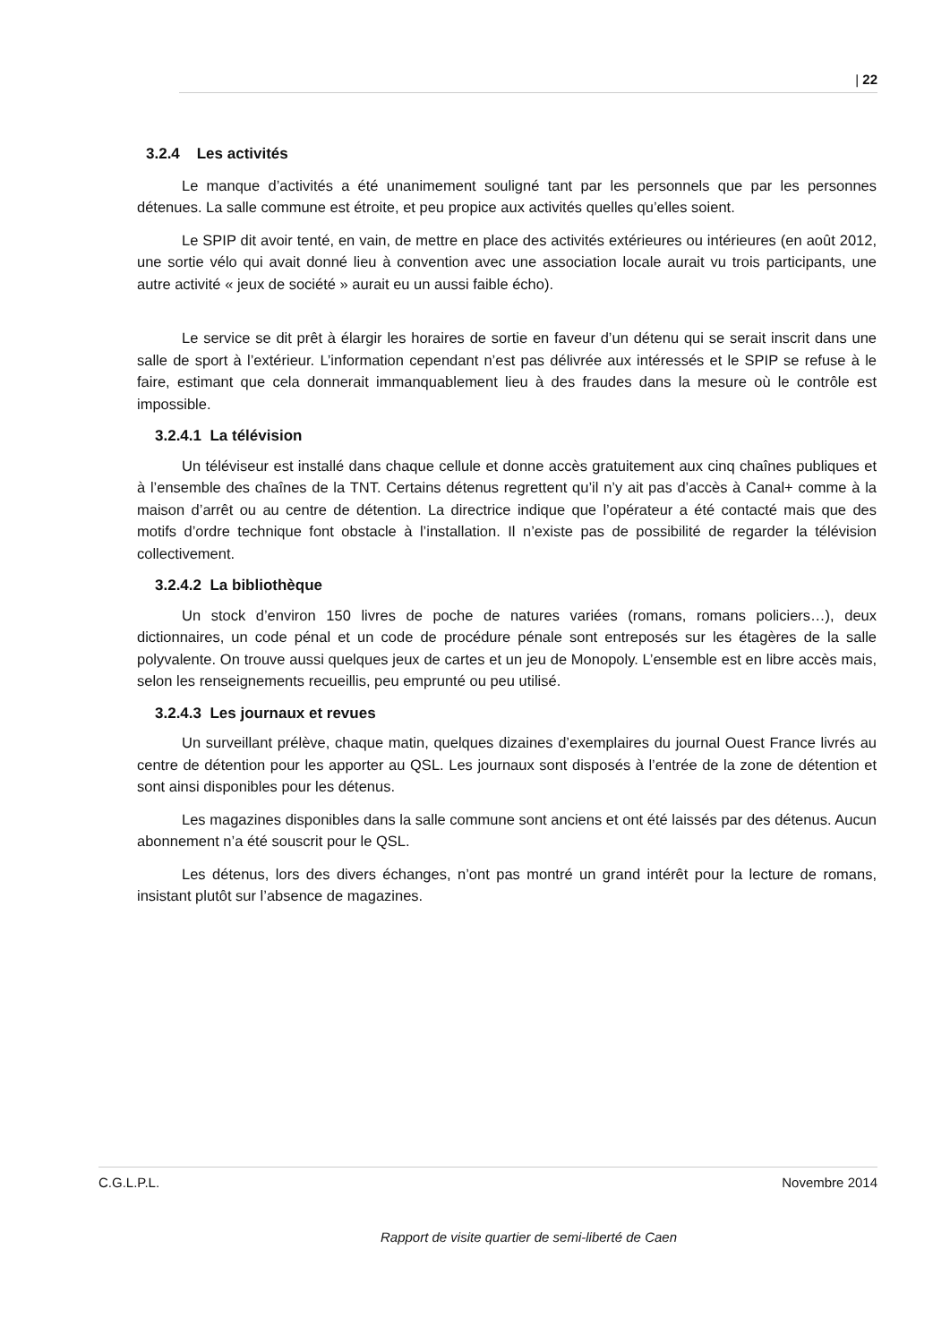| 22
3.2.4 Les activités
Le manque d’activités a été unanimement souligné tant par les personnels que par les personnes détenues. La salle commune est étroite, et peu propice aux activités quelles qu’elles soient.
Le SPIP dit avoir tenté, en vain, de mettre en place des activités extérieures ou intérieures (en août 2012, une sortie vélo qui avait donné lieu à convention avec une association locale aurait vu trois participants, une autre activité « jeux de société » aurait eu un aussi faible écho).
Le service se dit prêt à élargir les horaires de sortie en faveur d’un détenu qui se serait inscrit dans une salle de sport à l’extérieur. L’information cependant n’est pas délivrée aux intéressés et le SPIP se refuse à le faire, estimant que cela donnerait immanquablement lieu à des fraudes dans la mesure où le contrôle est impossible.
3.2.4.1 La télévision
Un téléviseur est installé dans chaque cellule et donne accès gratuitement aux cinq chaînes publiques et à l’ensemble des chaînes de la TNT. Certains détenus regrettent qu’il n’y ait pas d’accès à Canal+ comme à la maison d’arrêt ou au centre de détention. La directrice indique que l’opérateur a été contacté mais que des motifs d’ordre technique font obstacle à l’installation. Il n’existe pas de possibilité de regarder la télévision collectivement.
3.2.4.2 La bibliothèque
Un stock d’environ 150 livres de poche de natures variées (romans, romans policiers…), deux dictionnaires, un code pénal et un code de procédure pénale sont entreposés sur les étagères de la salle polyvalente. On trouve aussi quelques jeux de cartes et un jeu de Monopoly. L’ensemble est en libre accès mais, selon les renseignements recueillis, peu emprunté ou peu utilisé.
3.2.4.3 Les journaux et revues
Un surveillant prélève, chaque matin, quelques dizaines d’exemplaires du journal Ouest France livrés au centre de détention pour les apporter au QSL. Les journaux sont disposés à l’entrée de la zone de détention et sont ainsi disponibles pour les détenus.
Les magazines disponibles dans la salle commune sont anciens et ont été laissés par des détenus. Aucun abonnement n’a été souscrit pour le QSL.
Les détenus, lors des divers échanges, n’ont pas montré un grand intérêt pour la lecture de romans, insistant plutôt sur l’absence de magazines.
C.G.L.P.L. Novembre 2014
Rapport de visite quartier de semi-liberté de Caen